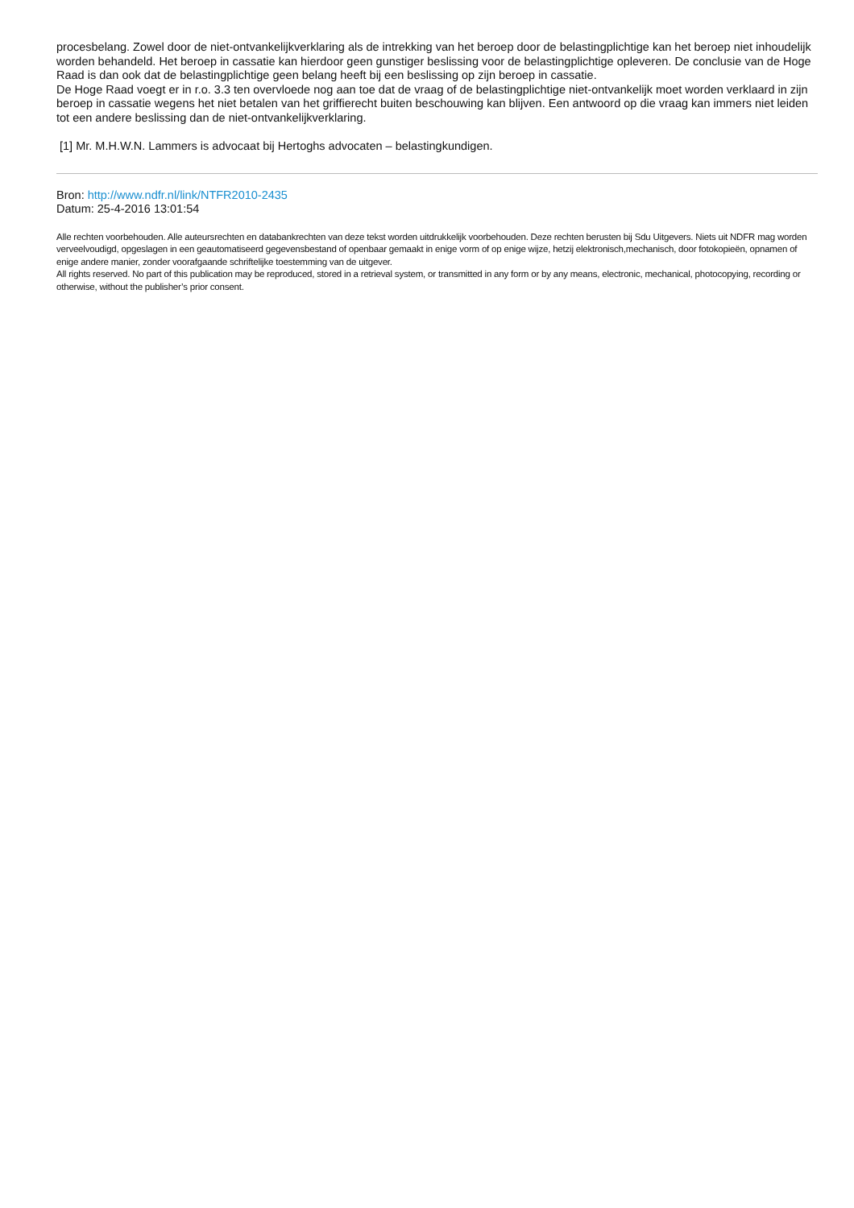procesbelang. Zowel door de niet-ontvankelijkverklaring als de intrekking van het beroep door de belastingplichtige kan het beroep niet inhoudelijk worden behandeld. Het beroep in cassatie kan hierdoor geen gunstiger beslissing voor de belastingplichtige opleveren. De conclusie van de Hoge Raad is dan ook dat de belastingplichtige geen belang heeft bij een beslissing op zijn beroep in cassatie.
De Hoge Raad voegt er in r.o. 3.3 ten overvloede nog aan toe dat de vraag of de belastingplichtige niet-ontvankelijk moet worden verklaard in zijn beroep in cassatie wegens het niet betalen van het griffierecht buiten beschouwing kan blijven. Een antwoord op die vraag kan immers niet leiden tot een andere beslissing dan de niet-ontvankelijkverklaring.
[1] Mr. M.H.W.N. Lammers is advocaat bij Hertoghs advocaten – belastingkundigen.
Bron: http://www.ndfr.nl/link/NTFR2010-2435
Datum: 25-4-2016 13:01:54
Alle rechten voorbehouden. Alle auteursrechten en databankrechten van deze tekst worden uitdrukkelijk voorbehouden. Deze rechten berusten bij Sdu Uitgevers. Niets uit NDFR mag worden verveelvoudigd, opgeslagen in een geautomatiseerd gegevensbestand of openbaar gemaakt in enige vorm of op enige wijze, hetzij elektronisch,mechanisch, door fotokopieën, opnamen of enige andere manier, zonder voorafgaande schriftelijke toestemming van de uitgever.
All rights reserved. No part of this publication may be reproduced, stored in a retrieval system, or transmitted in any form or by any means, electronic, mechanical, photocopying, recording or otherwise, without the publisher’s prior consent.